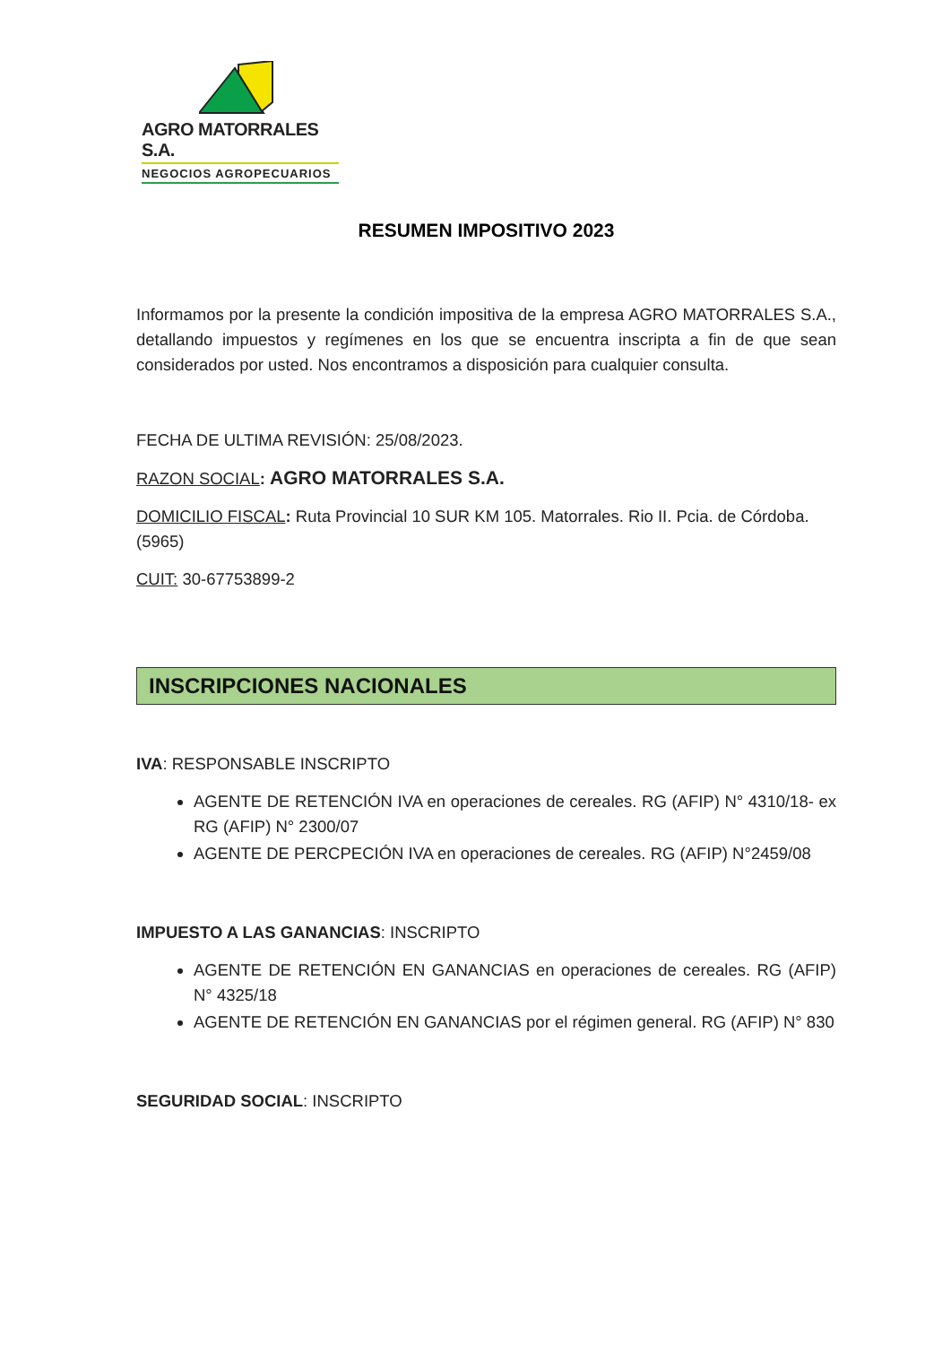AGRO MATORRALES S.A.
NEGOCIOS AGROPECUARIOS
RESUMEN IMPOSITIVO 2023
Informamos por la presente la condición impositiva de la empresa AGRO MATORRALES S.A., detallando impuestos y regímenes en los que se encuentra inscripta a fin de que sean considerados por usted. Nos encontramos a disposición para cualquier consulta.
FECHA DE ULTIMA REVISIÓN: 25/08/2023.
RAZON SOCIAL: AGRO MATORRALES S.A.
DOMICILIO FISCAL: Ruta Provincial 10 SUR KM 105. Matorrales. Rio II. Pcia. de Córdoba. (5965)
CUIT: 30-67753899-2
INSCRIPCIONES NACIONALES
IVA: RESPONSABLE INSCRIPTO
AGENTE DE RETENCIÓN IVA en operaciones de cereales. RG (AFIP) N° 4310/18- ex RG (AFIP) N° 2300/07
AGENTE DE PERCPECIÓN IVA en operaciones de cereales. RG (AFIP) N°2459/08
IMPUESTO A LAS GANANCIAS: INSCRIPTO
AGENTE DE RETENCIÓN EN GANANCIAS en operaciones de cereales. RG (AFIP) N° 4325/18
AGENTE DE RETENCIÓN EN GANANCIAS por el régimen general. RG (AFIP) N° 830
SEGURIDAD SOCIAL: INSCRIPTO